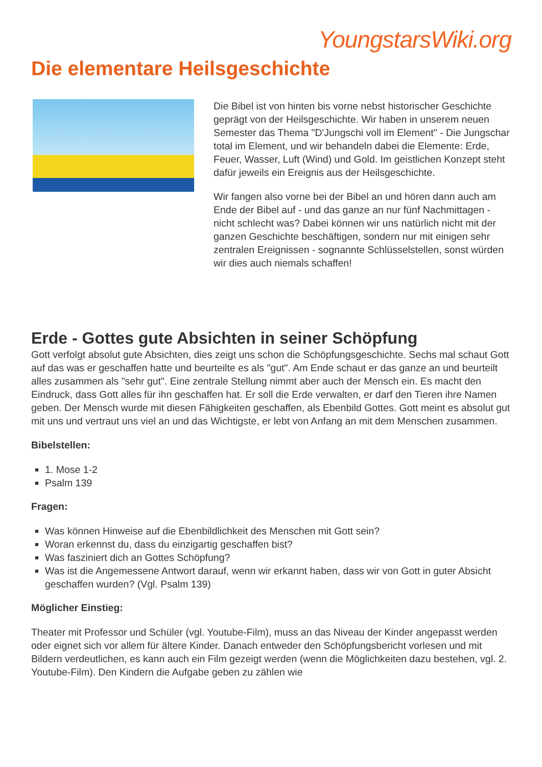YoungstarsWiki.org
Die elementare Heilsgeschichte
Die Bibel ist von hinten bis vorne nebst historischer Geschichte geprägt von der Heilsgeschichte. Wir haben in unserem neuen Semester das Thema "D'Jungschi voll im Element" - Die Jungschar total im Element, und wir behandeln dabei die Elemente: Erde, Feuer, Wasser, Luft (Wind) und Gold. Im geistlichen Konzept steht dafür jeweils ein Ereignis aus der Heilsgeschichte.
Wir fangen also vorne bei der Bibel an und hören dann auch am Ende der Bibel auf - und das ganze an nur fünf Nachmittagen - nicht schlecht was? Dabei können wir uns natürlich nicht mit der ganzen Geschichte beschäftigen, sondern nur mit einigen sehr zentralen Ereignissen - sognannte Schlüsselstellen, sonst würden wir dies auch niemals schaffen!
Erde - Gottes gute Absichten in seiner Schöpfung
Gott verfolgt absolut gute Absichten, dies zeigt uns schon die Schöpfungsgeschichte. Sechs mal schaut Gott auf das was er geschaffen hatte und beurteilte es als "gut". Am Ende schaut er das ganze an und beurteilt alles zusammen als "sehr gut". Eine zentrale Stellung nimmt aber auch der Mensch ein. Es macht den Eindruck, dass Gott alles für ihn geschaffen hat. Er soll die Erde verwalten, er darf den Tieren ihre Namen geben. Der Mensch wurde mit diesen Fähigkeiten geschaffen, als Ebenbild Gottes. Gott meint es absolut gut mit uns und vertraut uns viel an und das Wichtigste, er lebt von Anfang an mit dem Menschen zusammen.
Bibelstellen:
1. Mose 1-2
Psalm 139
Fragen:
Was können Hinweise auf die Ebenbildlichkeit des Menschen mit Gott sein?
Woran erkennst du, dass du einzigartig geschaffen bist?
Was fasziniert dich an Gottes Schöpfung?
Was ist die Angemessene Antwort darauf, wenn wir erkannt haben, dass wir von Gott in guter Absicht geschaffen wurden? (Vgl. Psalm 139)
Möglicher Einstieg:
Theater mit Professor und Schüler (vgl. Youtube-Film), muss an das Niveau der Kinder angepasst werden oder eignet sich vor allem für ältere Kinder. Danach entweder den Schöpfungsbericht vorlesen und mit Bildern verdeutlichen, es kann auch ein Film gezeigt werden (wenn die Möglichkeiten dazu bestehen, vgl. 2. Youtube-Film). Den Kindern die Aufgabe geben zu zählen wie